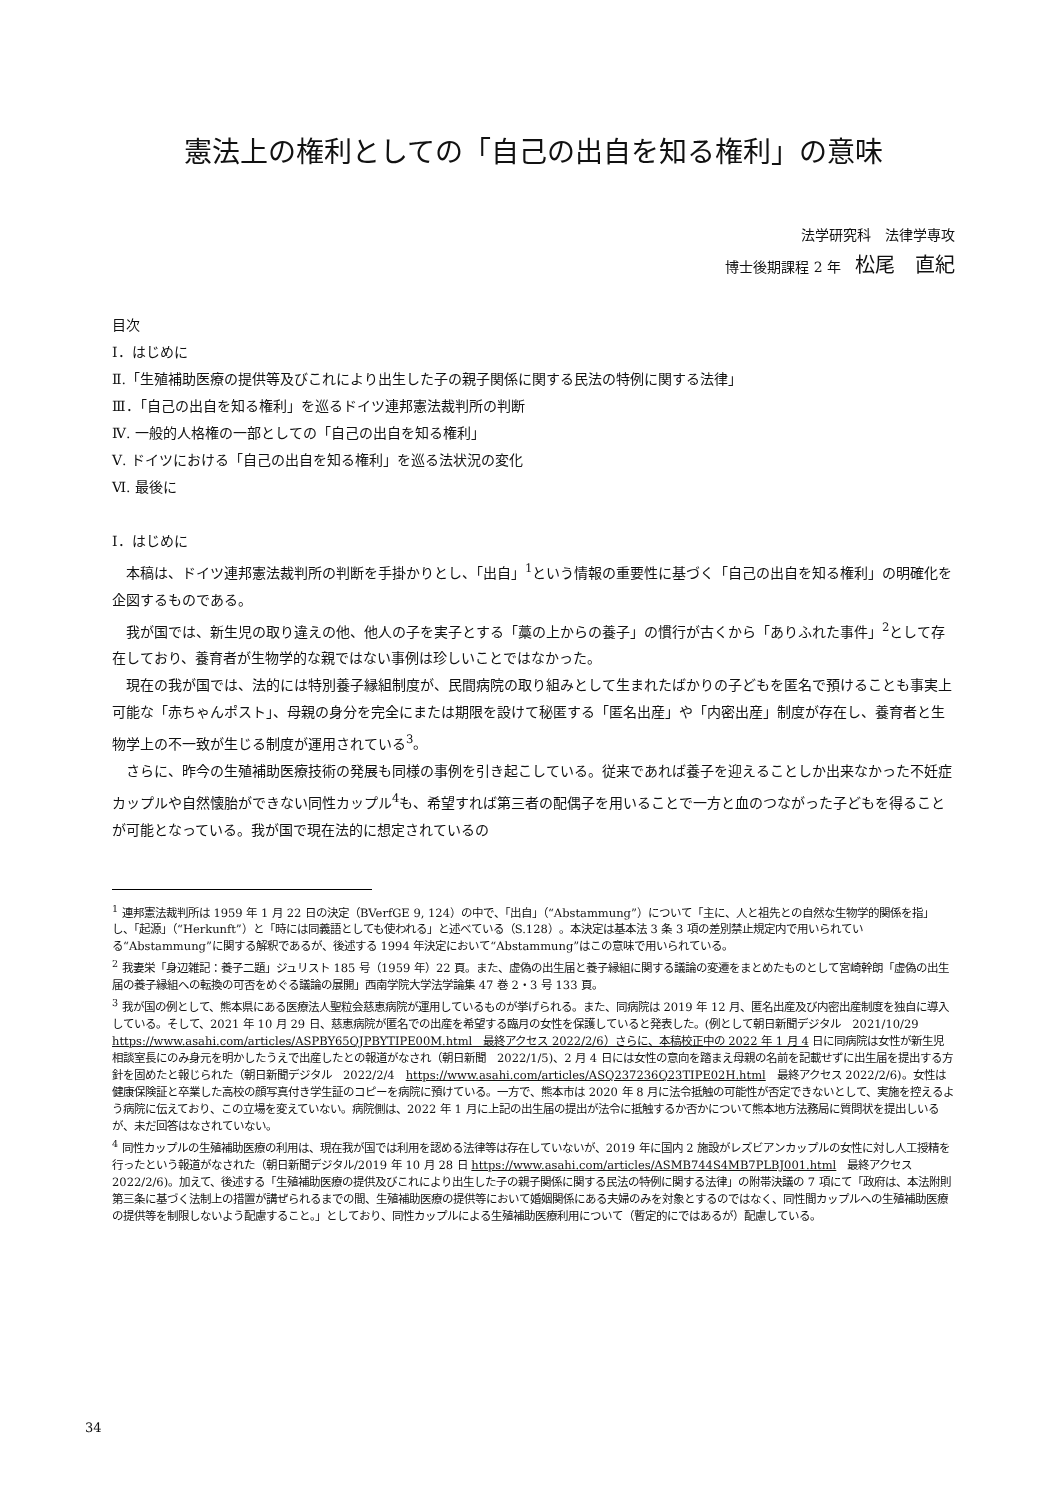憲法上の権利としての「自己の出自を知る権利」の意味
法学研究科　法律学専攻　　　　　　
博士後期課程 2 年　松尾　直紀
目次
Ⅰ．はじめに
Ⅱ.「生殖補助医療の提供等及びこれにより出生した子の親子関係に関する民法の特例に関する法律」
Ⅲ．「自己の出自を知る権利」を巡るドイツ連邦憲法裁判所の判断
Ⅳ. 一般的人格権の一部としての「自己の出自を知る権利」
Ⅴ. ドイツにおける「自己の出自を知る権利」を巡る法状況の変化
Ⅵ. 最後に
Ⅰ．はじめに
本稿は、ドイツ連邦憲法裁判所の判断を手掛かりとし、「出自」<sup>1</sup>という情報の重要性に基づく「自己の出自を知る権利」の明確化を企図するものである。
我が国では、新生児の取り違えの他、他人の子を実子とする「藁の上からの養子」の慣行が古くから「ありふれた事件」<sup>2</sup>として存在しており、養育者が生物学的な親ではない事例は珍しいことではなかった。
現在の我が国では、法的には特別養子縁組制度が、民間病院の取り組みとして生まれたばかりの子どもを匿名で預けることも事実上可能な「赤ちゃんポスト」、母親の身分を完全にまたは期限を設けて秘匿する「匿名出産」や「内密出産」制度が存在し、養育者と生物学上の不一致が生じる制度が運用されている<sup>3</sup>。
さらに、昨今の生殖補助医療技術の発展も同様の事例を引き起こしている。従来であれば養子を迎えることしか出来なかった不妊症カップルや自然懐胎ができない同性カップル<sup>4</sup>も、希望すれば第三者の配偶子を用いることで一方と血のつながった子どもを得ることが可能となっている。我が国で現在法的に想定されているの
<sup>1</sup> 連邦憲法裁判所は 1959 年 1 月 22 日の決定（BVerfGE 9, 124）の中で、「出自」（“Abstammung”）について「主に、人と祖先との自然な生物学的関係を指」し、「起源」（“Herkunft”）と「時には同義語としても使われる」と述べている（S.128）。本決定は基本法 3 条 3 項の差別禁止規定内で用いられている“Abstammung”に関する解釈であるが、後述する 1994 年決定において“Abstammung”はこの意味で用いられている。
<sup>2</sup> 我妻栄「身辺雑記：養子二題」ジュリスト 185 号（1959 年）22 頁。また、虚偽の出生届と養子縁組に関する議論の変遷をまとめたものとして宮崎幹朗「虚偽の出生届の養子縁組への転換の可否をめぐる議論の展開」西南学院大学法学論集 47 巻 2・3 号 133 頁。
<sup>3</sup> 我が国の例として、熊本県にある医療法人聖粒会慈恵病院が運用しているものが挙げられる。また、同病院は 2019 年 12 月、匿名出産及び内密出産制度を独自に導入している。そして、2021 年 10 月 29 日、慈恵病院が匿名での出産を希望する臨月の女性を保護していると発表した。(例として朝日新聞デジタル　2021/10/29 https://www.asahi.com/articles/ASPBY65QJPBYTIPE00M.html　最終アクセス 2022/2/6）さらに、本稿校正中の 2022 年 1 月 4 日に同病院は女性が新生児相談室長にのみ身元を明かしたうえで出産したとの報道がなされ（朝日新聞　2022/1/5)、2 月 4 日には女性の意向を踏まえ母親の名前を記載せずに出生届を提出する方針を固めたと報じられた（朝日新聞デジタル　2022/2/4　https://www.asahi.com/articles/ASQ237236Q23TIPE02H.html　最終アクセス 2022/2/6)。女性は健康保険証と卒業した高校の顔写真付き学生証のコピーを病院に預けている。一方で、熊本市は 2020 年 8 月に法令抵触の可能性が否定できないとして、実施を控えるよう病院に伝えており、この立場を変えていない。病院側は、2022 年 1 月に上記の出生届の提出が法令に抵触するか否かについて熊本地方法務局に質問状を提出しいるが、未だ回答はなされていない。
<sup>4</sup> 同性カップルの生殖補助医療の利用は、現在我が国では利用を認める法律等は存在していないが、2019 年に国内 2 施設がレズビアンカップルの女性に対し人工授精を行ったという報道がなされた（朝日新聞デジタル/2019 年 10 月 28 日 https://www.asahi.com/articles/ASMB744S4MB7PLBJ001.html　最終アクセス 2022/2/6)。加えて、後述する「生殖補助医療の提供及びこれにより出生した子の親子関係に関する民法の特例に関する法律」の附帯決議の 7 項にて「政府は、本法附則第三条に基づく法制上の措置が講ぜられるまでの間、生殖補助医療の提供等において婚姻関係にある夫婦のみを対象とするのではなく、同性間カップルへの生殖補助医療の提供等を制限しないよう配慮すること。」としており、同性カップルによる生殖補助医療利用について（暫定的にではあるが）配慮している。
34